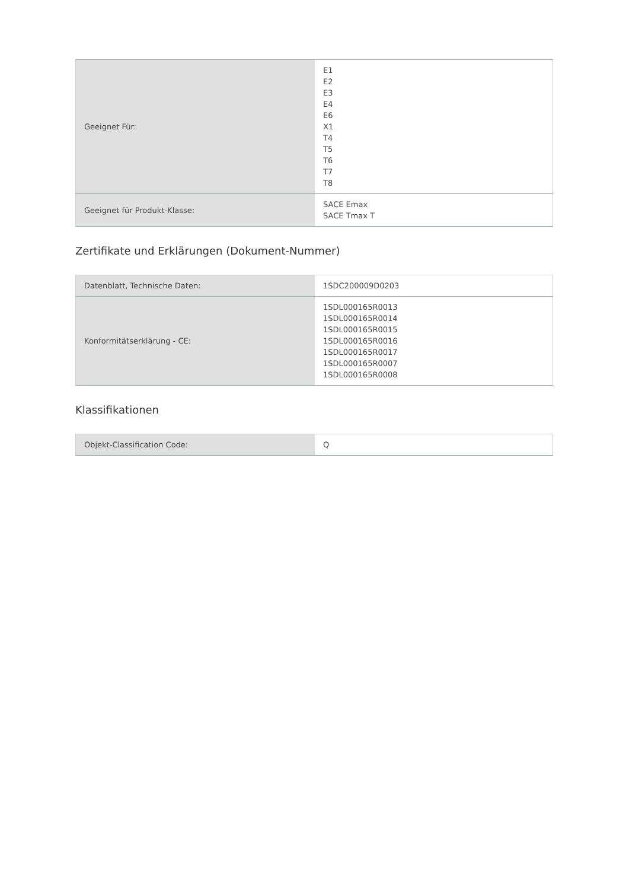| Geeignet Für: | E1 E2 E3 E4 E6 X1 T4 T5 T6 T7 T8 |
| Geeignet für Produkt-Klasse: | SACE Emax SACE Tmax T |
Zertifikate und Erklärungen (Dokument-Nummer)
| Datenblatt, Technische Daten: | 1SDC200009D0203 |
| Konformitätserklärung - CE: | 1SDL000165R0013 1SDL000165R0014 1SDL000165R0015 1SDL000165R0016 1SDL000165R0017 1SDL000165R0007 1SDL000165R0008 |
Klassifikationen
| Objekt-Classification Code: | Q |